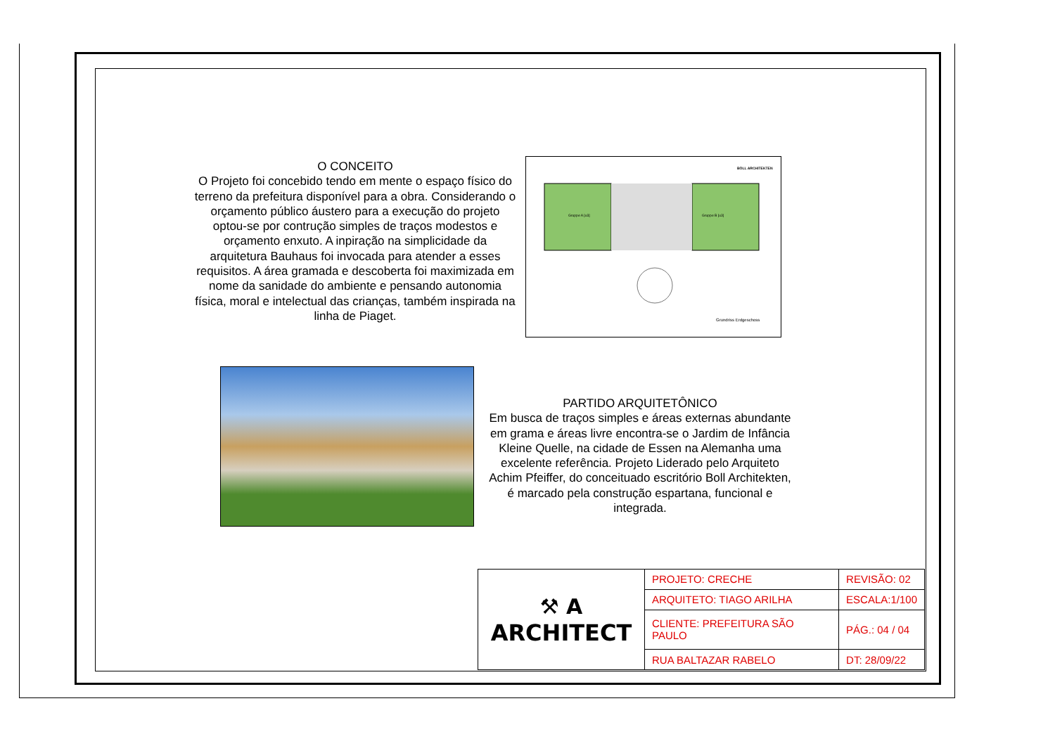O CONCEITO
O Projeto foi concebido tendo em mente o espaço físico do terreno da prefeitura disponível para a obra. Considerando o orçamento público áustero para a execução do projeto optou-se por contrução simples de traços modestos e orçamento enxuto. A inpiração na simplicidade da arquitetura Bauhaus foi invocada para atender a esses requisitos. A área gramada e descoberta foi maximizada em nome da sanidade do ambiente e pensando autonomia física, moral e intelectual das crianças, também inspirada na linha de Piaget.
Gruppe A [u3]
Gruppe B [u3]
BÖLL ARCHITEKTEN
Grundriss Erdgeschoss
PARTIDO ARQUITETÔNICO
Em busca de traços simples e áreas externas abundante em grama e áreas livre encontra-se o Jardim de Infância Kleine Quelle, na cidade de Essen na Alemanha uma excelente referência. Projeto Liderado pelo Arquiteto Achim Pfeiffer, do conceituado escritório Boll Architekten, é marcado pela construção espartana, funcional e integrada.
| ⚒ A ARCHITECT | PROJETO: CRECHE | REVISÃO: 02 |
| | ARQUITETO: TIAGO ARILHA | ESCALA:1/100 |
| | CLIENTE: PREFEITURA SÃO PAULO | PÁG.: 04 / 04 |
| | RUA BALTAZAR RABELO | DT: 28/09/22 |